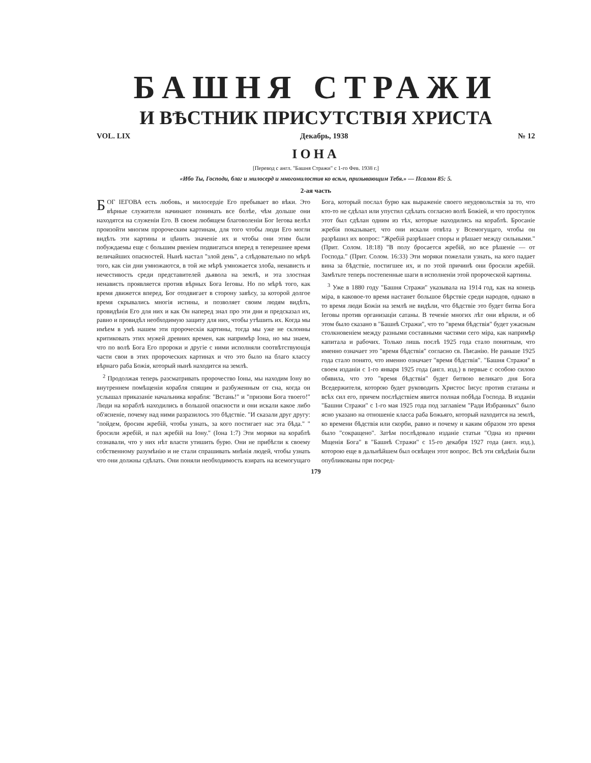БАШНЯ СТРАЖИ
И ВѢСТНИК ПРИСУТСТВІЯ ХРИСТА
VOL. LIX Декабрь, 1938 № 12
ІОНА
[Перевод с англ. "Башня Стражи" с 1-го Фев. 1938 г.]
«Ибо Ты, Господи, благ и милосерд и многомилостив ко всѣм, призывающим Тебя.» — Псалом 85: 5.
2-ая часть
БОГ ІЕГОВА есть любовь, и милосердіе Его пребывает во вѣки. Это вѣрные служители начинают понимать все болѣе, чѣм дольше они находятся на служеніи Его. В своем любящем благоволеніи Бог Іегова велѣл произойти многим пророческим картинам, для того чтобы люди Его могли видѣть эти картины и цѣнить значеніе их и чтобы они этим были побуждаемы еще с большим рвеніем подвигаться вперед в теперешнее время величайших опасностей. Нынѣ настал "злой день", а слѣдовательно по мѣрѣ того, как сіи дни умножаются, в той же мѣрѣ умножается злоба, ненависть и нечестивость среди представителей дьявола на землѣ, и эта злостная ненависть проявляется против вѣрных Бога Іеговы. Но по мѣрѣ того, как время движется вперед, Бог отодвигает в сторону завѣсу, за которой долгое время скрывались многія истины, и позволяет своим людям видѣть, провидѣнія Его для них и как Он наперед знал про эти дни и предсказал их, равно и провидѣл необходимую защиту для них, чтобы утѣшить их. Когда мы имѣем в умѣ нашем эти пророческія картины, тогда мы уже не склонны критиковать этих мужей древних времен, как напримѣр Іона, но мы знаем, что по волѣ Бога Его пророки и другіе с ними исполняли соотвѣтствующія части свои в этих пророческих картинах и что это было на благо классу вѣрнаго раба Божія, который нынѣ находится на землѣ.
<sup>2</sup> Продолжая теперь разсматривать пророчество Іоны, мы находим Іону во внутреннем помѣщеніи корабля спящим и разбуженным от сна, когда он услышал приказаніе начальника корабля: "Встань!" и "призови Бога твоего!" Люди на кораблѣ находились в большой опасности и они искали какое либо об'ясненіе, почему над ними разразилось это бѣдствіе. "И сказали друг другу: "пойдем, бросим жребій, чтобы узнать, за кого постигает нас эта бѣда." " бросили жребій, и пал жребій на Іону." (Іона 1:7) Эти моряки на кораблѣ сознавали, что у них нѣт власти утишить бурю. Они не прибѣгли к своему собственному разумѣнію и не стали спрашивать мнѣнія людей, чтобы узнать что они должны сдѣлать. Они поняли необходимость взирать на всемогущаго Бога, который послал бурю как выраженіе своего неудовольствія за то, что кто-то не сдѣлал или упустил сдѣлать согласно волѣ Божіей, и что проступок этот был сдѣлан одним из тѣх, которые находились на кораблѣ. Бросаніе жребія показывает, что они искали отвѣта у Всемогущаго, чтобы он разрѣшил их вопрос: "Жребій разрѣшает споры и рѣшает между сильными." (Прит. Солом. 18:18) "В полу бросается жребій, но все рѣшеніе — от Господа." (Прит. Солом. 16:33) Эти моряки пожелали узнать, на кого падает вина за бѣдствіе, постигшее их, и по этой причинѣ они бросили жребій. Замѣтьте теперь постепенные шаги в исполненіи этой пророческой картины.
<sup>3</sup> Уже в 1880 году "Башня Стражи" указывала на 1914 год, как на конець міра, в каковое-то время настанет большое бѣрствіе среди народов, однако в то время люди Божіи на землѣ не видѣли, что бѣдствіе это будет битва Бога Іеговы против организаціи сатаны. В теченіе многих лѣт они вѣрили, и об этом было сказано в "Башнѣ Стражи", что то "время бѣдствія" будет ужасным столкновеніем между разными составными частями сего міра, как напримѣр капитала и рабочих. Только лишь послѣ 1925 года стало понятным, что именно означает это "время бѣдствія" согласно св. Писанію. Не раньше 1925 года стало понято, что именно означает "время бѣдствія". "Башня Стражи" в своем изданіи с 1-го января 1925 года (англ. изд.) в первые с особою силою обявила, что это "время бѣдствія" будет битвою великаго дня Бога Вседержителя, которою будет руководить Христос Іисус против статаны и всѣх сил его, причем послѣдствіем явится полная побѣда Господа. В изданіи "Башни Стражи" с 1-го мая 1925 года под заглавіем "Ради Избранных" было ясно указано на отношеніе класса раба Божьяго, который находится на землѣ, ко времени бѣдствія или скорби, равно и почему и каким образом это время было "сокращено". Затѣм послѣдовало изданіе статьи "Одна из причин Мщенія Бога" в "Башнѣ Стражи" с 15-го декабря 1927 года (англ. изд.), которою еще в дальнѣйшем был освѣщен этот вопрос. Всѣ эти свѣдѣнія были опубликованы при посред-
179